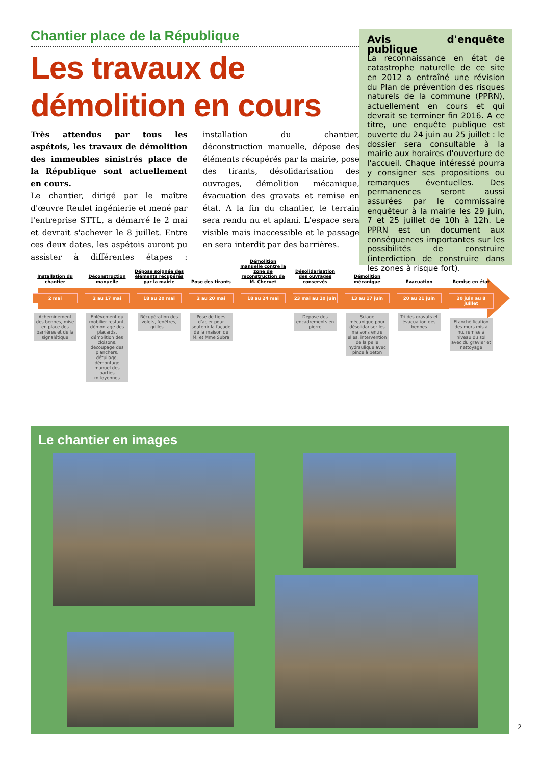Chantier place de la République
Les travaux de démolition en cours
Très attendus par tous les aspétois, les travaux de démolition des immeubles sinistrés place de la République sont actuellement en cours.
Le chantier, dirigé par le maître d'œuvre Reulet ingénierie et mené par l'entreprise STTL, a démarré le 2 mai et devrait s'achever le 8 juillet. Entre ces deux dates, les aspétois auront pu assister à différentes étapes : installation du chantier, déconstruction manuelle, dépose des éléments récupérés par la mairie, pose des tirants, désolidarisation des ouvrages, démolition mécanique, évacuation des gravats et remise en état. A la fin du chantier, le terrain sera rendu nu et aplani. L'espace sera visible mais inaccessible et le passage en sera interdit par des barrières.
Avis d'enquête publique
La reconnaissance en état de catastrophe naturelle de ce site en 2012 a entraîné une révision du Plan de prévention des risques naturels de la commune (PPRN), actuellement en cours et qui devrait se terminer fin 2016. A ce titre, une enquête publique est ouverte du 24 juin au 25 juillet : le dossier sera consultable à la mairie aux horaires d'ouverture de l'accueil. Chaque intéressé pourra y consigner ses propositions ou remarques éventuelles. Des permanences seront aussi assurées par le commissaire enquêteur à la mairie les 29 juin, 7 et 25 juillet de 10h à 12h. Le PPRN est un document aux conséquences importantes sur les possibilités de construire (interdiction de construire dans les zones à risque fort).
Installation du chantier
2 mai
Acheminement des bennes, mise en place des barrières et de la signalétique
Déconstruction manuelle
2 au 17 mai
Enlèvement du mobilier restant, démontage des placards, démolition des cloisons, découpage des planchers, détuilage, démontage manuel des parties mitoyennes
Dépose soignée des éléments récupérés par la mairie
18 au 20 mai
Récupération des volets, fenêtres, grilles...
Pose des tirants
2 au 20 mai
Pose de tiges d'acier pour soutenir la façade de la maison de M. et Mme Subra
Démolition manuelle contre la zone de reconstruction de M. Chervet
18 au 24 mai
Désolidarisation des ouvrages conservés
23 mai au 10 juin
Dépose des encadrements en pierre
Démolition mécanique
13 au 17 juin
Sciage mécanique pour désolidariser les maisons entre elles, intervention de la pelle hydraulique avec pince à béton
Evacuation
20 au 21 juin
Tri des gravats et évacuation des bennes
Remise en état
20 juin au 8 juillet
Etanchéification des murs mis à nu, remise à niveau du sol avec du gravier et nettoyage
Le chantier en images
2